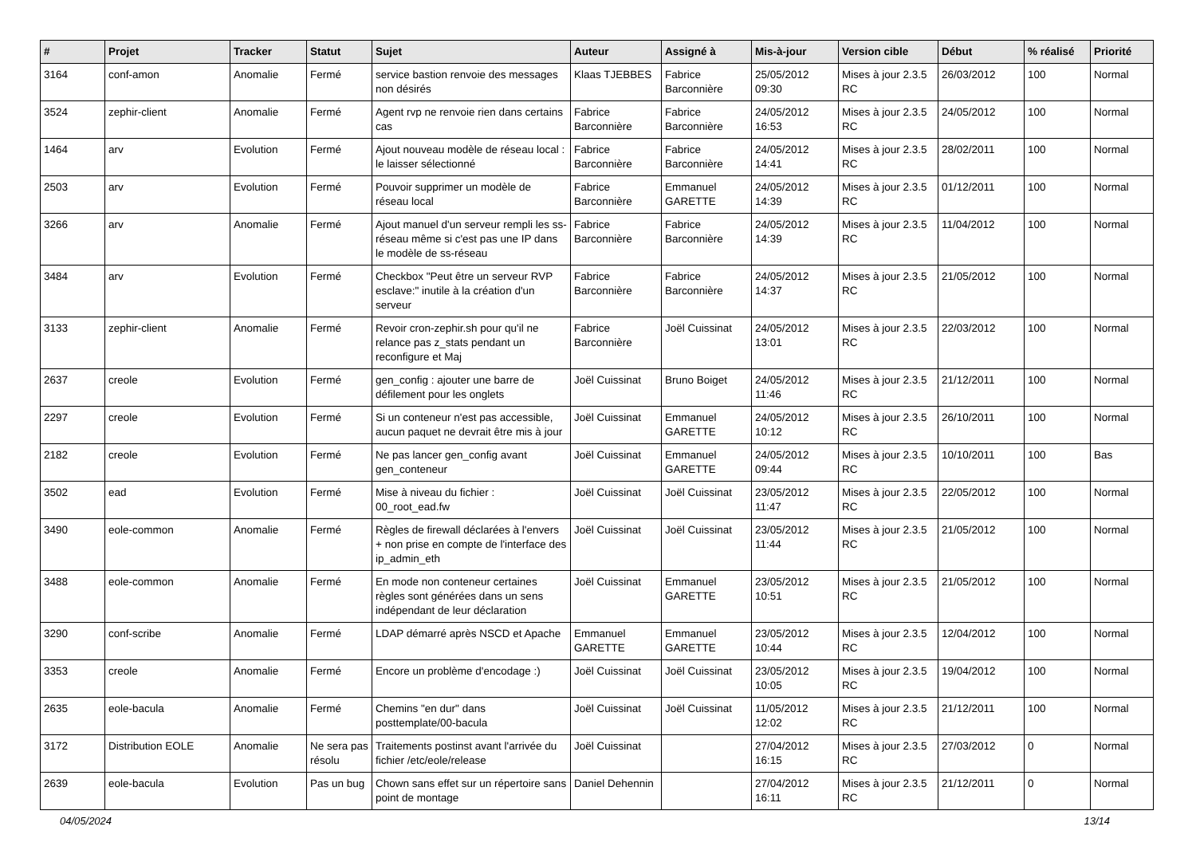| # | Projet | Tracker | Statut | Sujet | Auteur | Assigné à | Mis-à-jour | Version cible | Début | % réalisé | Priorité |
| --- | --- | --- | --- | --- | --- | --- | --- | --- | --- | --- | --- |
| 3164 | conf-amon | Anomalie | Fermé | service bastion renvoie des messages non désirés | Klaas TJEBBES | Fabrice Barconnière | 25/05/2012 09:30 | Mises à jour 2.3.5 RC | 26/03/2012 | 100 | Normal |
| 3524 | zephir-client | Anomalie | Fermé | Agent rvp ne renvoie rien dans certains cas | Fabrice Barconnière | Fabrice Barconnière | 24/05/2012 16:53 | Mises à jour 2.3.5 RC | 24/05/2012 | 100 | Normal |
| 1464 | arv | Evolution | Fermé | Ajout nouveau modèle de réseau local : le laisser sélectionné | Fabrice Barconnière | Fabrice Barconnière | 24/05/2012 14:41 | Mises à jour 2.3.5 RC | 28/02/2011 | 100 | Normal |
| 2503 | arv | Evolution | Fermé | Pouvoir supprimer un modèle de réseau local | Fabrice Barconnière | Emmanuel GARETTE | 24/05/2012 14:39 | Mises à jour 2.3.5 RC | 01/12/2011 | 100 | Normal |
| 3266 | arv | Anomalie | Fermé | Ajout manuel d'un serveur rempli les ss-réseau même si c'est pas une IP dans le modèle de ss-réseau | Fabrice Barconnière | Fabrice Barconnière | 24/05/2012 14:39 | Mises à jour 2.3.5 RC | 11/04/2012 | 100 | Normal |
| 3484 | arv | Evolution | Fermé | Checkbox "Peut être un serveur RVP esclave:" inutile à la création d'un serveur | Fabrice Barconnière | Fabrice Barconnière | 24/05/2012 14:37 | Mises à jour 2.3.5 RC | 21/05/2012 | 100 | Normal |
| 3133 | zephir-client | Anomalie | Fermé | Revoir cron-zephir.sh pour qu'il ne relance pas z_stats pendant un reconfigure et Maj | Fabrice Barconnière | Joël Cuissinat | 24/05/2012 13:01 | Mises à jour 2.3.5 RC | 22/03/2012 | 100 | Normal |
| 2637 | creole | Evolution | Fermé | gen_config : ajouter une barre de défilement pour les onglets | Joël Cuissinat | Bruno Boiget | 24/05/2012 11:46 | Mises à jour 2.3.5 RC | 21/12/2011 | 100 | Normal |
| 2297 | creole | Evolution | Fermé | Si un conteneur n'est pas accessible, aucun paquet ne devrait être mis à jour | Joël Cuissinat | Emmanuel GARETTE | 24/05/2012 10:12 | Mises à jour 2.3.5 RC | 26/10/2011 | 100 | Normal |
| 2182 | creole | Evolution | Fermé | Ne pas lancer gen_config avant gen_conteneur | Joël Cuissinat | Emmanuel GARETTE | 24/05/2012 09:44 | Mises à jour 2.3.5 RC | 10/10/2011 | 100 | Bas |
| 3502 | ead | Evolution | Fermé | Mise à niveau du fichier : 00_root_ead.fw | Joël Cuissinat | Joël Cuissinat | 23/05/2012 11:47 | Mises à jour 2.3.5 RC | 22/05/2012 | 100 | Normal |
| 3490 | eole-common | Anomalie | Fermé | Règles de firewall déclarées à l'envers + non prise en compte de l'interface des ip_admin_eth | Joël Cuissinat | Joël Cuissinat | 23/05/2012 11:44 | Mises à jour 2.3.5 RC | 21/05/2012 | 100 | Normal |
| 3488 | eole-common | Anomalie | Fermé | En mode non conteneur certaines règles sont générées dans un sens indépendant de leur déclaration | Joël Cuissinat | Emmanuel GARETTE | 23/05/2012 10:51 | Mises à jour 2.3.5 RC | 21/05/2012 | 100 | Normal |
| 3290 | conf-scribe | Anomalie | Fermé | LDAP démarré après NSCD et Apache | Emmanuel GARETTE | Emmanuel GARETTE | 23/05/2012 10:44 | Mises à jour 2.3.5 RC | 12/04/2012 | 100 | Normal |
| 3353 | creole | Anomalie | Fermé | Encore un problème d'encodage :) | Joël Cuissinat | Joël Cuissinat | 23/05/2012 10:05 | Mises à jour 2.3.5 RC | 19/04/2012 | 100 | Normal |
| 2635 | eole-bacula | Anomalie | Fermé | Chemins "en dur" dans posttemplate/00-bacula | Joël Cuissinat | Joël Cuissinat | 11/05/2012 12:02 | Mises à jour 2.3.5 RC | 21/12/2011 | 100 | Normal |
| 3172 | Distribution EOLE | Anomalie | Ne sera pas résolu | Traitements postinst avant l'arrivée du fichier /etc/eole/release | Joël Cuissinat | | 27/04/2012 16:15 | Mises à jour 2.3.5 RC | 27/03/2012 | 0 | Normal |
| 2639 | eole-bacula | Evolution | Pas un bug | Chown sans effet sur un répertoire sans point de montage | Daniel Dehennin | | 27/04/2012 16:11 | Mises à jour 2.3.5 RC | 21/12/2011 | 0 | Normal |
04/05/2024 13/14